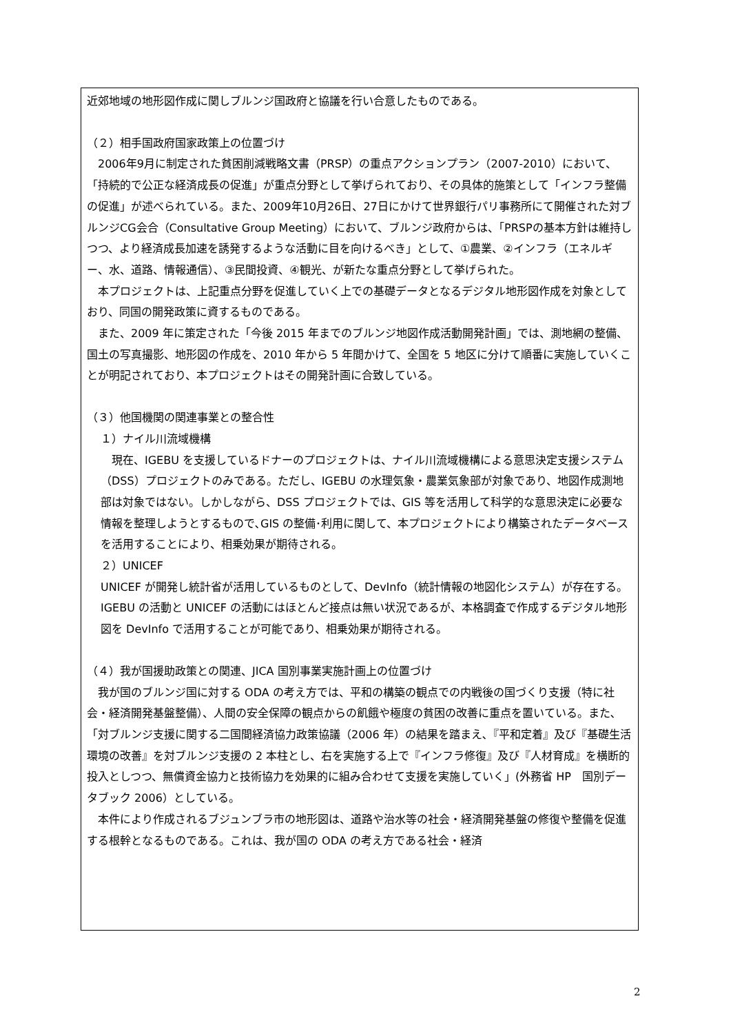近郊地域の地形図作成に関しブルンジ国政府と協議を行い合意したものである。
（２）相手国政府国家政策上の位置づけ
2006年9月に制定された貧困削減戦略文書（PRSP）の重点アクションプラン（2007-2010）において、「持続的で公正な経済成長の促進」が重点分野として挙げられており、その具体的施策として「インフラ整備の促進」が述べられている。また、2009年10月26日、27日にかけて世界銀行パリ事務所にて開催された対ブルンジCG会合（Consultative Group Meeting）において、ブルンジ政府からは、「PRSPの基本方針は維持しつつ、より経済成長加速を誘発するような活動に目を向けるべき」として、①農業、②インフラ（エネルギー、水、道路、情報通信）、③民間投資、④観光、が新たな重点分野として挙げられた。
本プロジェクトは、上記重点分野を促進していく上での基礎データとなるデジタル地形図作成を対象としており、同国の開発政策に資するものである。
また、2009 年に策定された「今後 2015 年までのブルンジ地図作成活動開発計画」では、測地網の整備、国土の写真撮影、地形図の作成を、2010 年から 5 年間かけて、全国を 5 地区に分けて順番に実施していくことが明記されており、本プロジェクトはその開発計画に合致している。
（３）他国機関の関連事業との整合性
１）ナイル川流域機構
現在、IGEBU を支援しているドナーのプロジェクトは、ナイル川流域機構による意思決定支援システム（DSS）プロジェクトのみである。ただし、IGEBU の水理気象・農業気象部が対象であり、地図作成測地部は対象ではない。しかしながら、DSS プロジェクトでは、GIS 等を活用して科学的な意思決定に必要な情報を整理しようとするもので､GIS の整備･利用に関して、本プロジェクトにより構築されたデータベースを活用することにより、相乗効果が期待される。
２）UNICEF
UNICEF が開発し統計省が活用しているものとして、DevInfo（統計情報の地図化システム）が存在する。IGEBU の活動と UNICEF の活動にはほとんど接点は無い状況であるが、本格調査で作成するデジタル地形図を DevInfo で活用することが可能であり、相乗効果が期待される。
（４）我が国援助政策との関連、JICA 国別事業実施計画上の位置づけ
我が国のブルンジ国に対する ODA の考え方では、平和の構築の観点での内戦後の国づくり支援（特に社会・経済開発基盤整備）、人間の安全保障の観点からの飢餓や極度の貧困の改善に重点を置いている。また､「対ブルンジ支援に関する二国間経済協力政策協議（2006 年）の結果を踏まえ､『平和定着』及び『基礎生活環境の改善』を対ブルンジ支援の 2 本柱とし、右を実施する上で『インフラ修復』及び『人材育成』を横断的投入としつつ、無償資金協力と技術協力を効果的に組み合わせて支援を実施していく」(外務省 HP　国別データブック 2006）としている。
本件により作成されるブジュンブラ市の地形図は、道路や治水等の社会・経済開発基盤の修復や整備を促進する根幹となるものである。これは、我が国の ODA の考え方である社会・経済
2